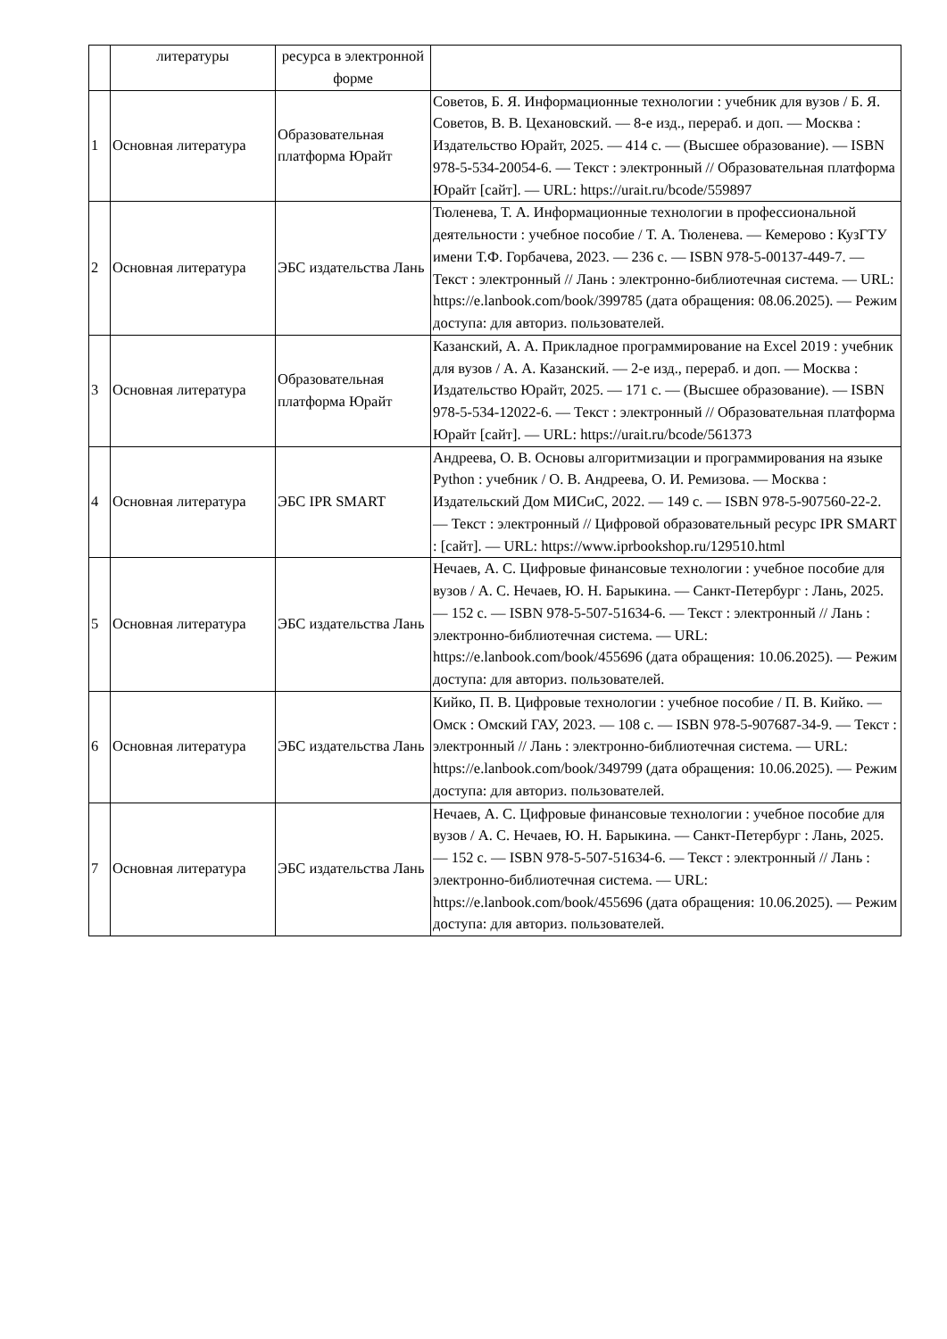| | литературы | ресурса в электронной форме | |
| 1 | Основная литература | Образовательная платформа Юрайт | Советов, Б. Я. Информационные технологии : учебник для вузов / Б. Я. Советов, В. В. Цехановский. — 8-е изд., перераб. и доп. — Москва : Издательство Юрайт, 2025. — 414 с. — (Высшее образование). — ISBN 978-5-534-20054-6. — Текст : электронный // Образовательная платформа Юрайт [сайт]. — URL: https://urait.ru/bcode/559897 |
| 2 | Основная литература | ЭБС издательства Лань | Тюленева, Т. А. Информационные технологии в профессиональной деятельности : учебное пособие / Т. А. Тюленева. — Кемерово : КузГТУ имени Т.Ф. Горбачева, 2023. — 236 с. — ISBN 978-5-00137-449-7. — Текст : электронный // Лань : электронно-библиотечная система. — URL: https://e.lanbook.com/book/399785 (дата обращения: 08.06.2025). — Режим доступа: для авториз. пользователей. |
| 3 | Основная литература | Образовательная платформа Юрайт | Казанский, А. А. Прикладное программирование на Excel 2019 : учебник для вузов / А. А. Казанский. — 2-е изд., перераб. и доп. — Москва : Издательство Юрайт, 2025. — 171 с. — (Высшее образование). — ISBN 978-5-534-12022-6. — Текст : электронный // Образовательная платформа Юрайт [сайт]. — URL: https://urait.ru/bcode/561373 |
| 4 | Основная литература | ЭБС IPR SMART | Андреева, О. В. Основы алгоритмизации и программирования на языке Python : учебник / О. В. Андреева, О. И. Ремизова. — Москва : Издательский Дом МИСиС, 2022. — 149 с. — ISBN 978-5-907560-22-2. — Текст : электронный // Цифровой образовательный ресурс IPR SMART : [сайт]. — URL: https://www.iprbookshop.ru/129510.html |
| 5 | Основная литература | ЭБС издательства Лань | Нечаев, А. С. Цифровые финансовые технологии : учебное пособие для вузов / А. С. Нечаев, Ю. Н. Барыкина. — Санкт-Петербург : Лань, 2025. — 152 с. — ISBN 978-5-507-51634-6. — Текст : электронный // Лань : электронно-библиотечная система. — URL: https://e.lanbook.com/book/455696 (дата обращения: 10.06.2025). — Режим доступа: для авториз. пользователей. |
| 6 | Основная литература | ЭБС издательства Лань | Кийко, П. В. Цифровые технологии : учебное пособие / П. В. Кийко. — Омск : Омский ГАУ, 2023. — 108 с. — ISBN 978-5-907687-34-9. — Текст : электронный // Лань : электронно-библиотечная система. — URL: https://e.lanbook.com/book/349799 (дата обращения: 10.06.2025). — Режим доступа: для авториз. пользователей. |
| 7 | Основная литература | ЭБС издательства Лань | Нечаев, А. С. Цифровые финансовые технологии : учебное пособие для вузов / А. С. Нечаев, Ю. Н. Барыкина. — Санкт-Петербург : Лань, 2025. — 152 с. — ISBN 978-5-507-51634-6. — Текст : электронный // Лань : электронно-библиотечная система. — URL: https://e.lanbook.com/book/455696 (дата обращения: 10.06.2025). — Режим доступа: для авториз. пользователей. |